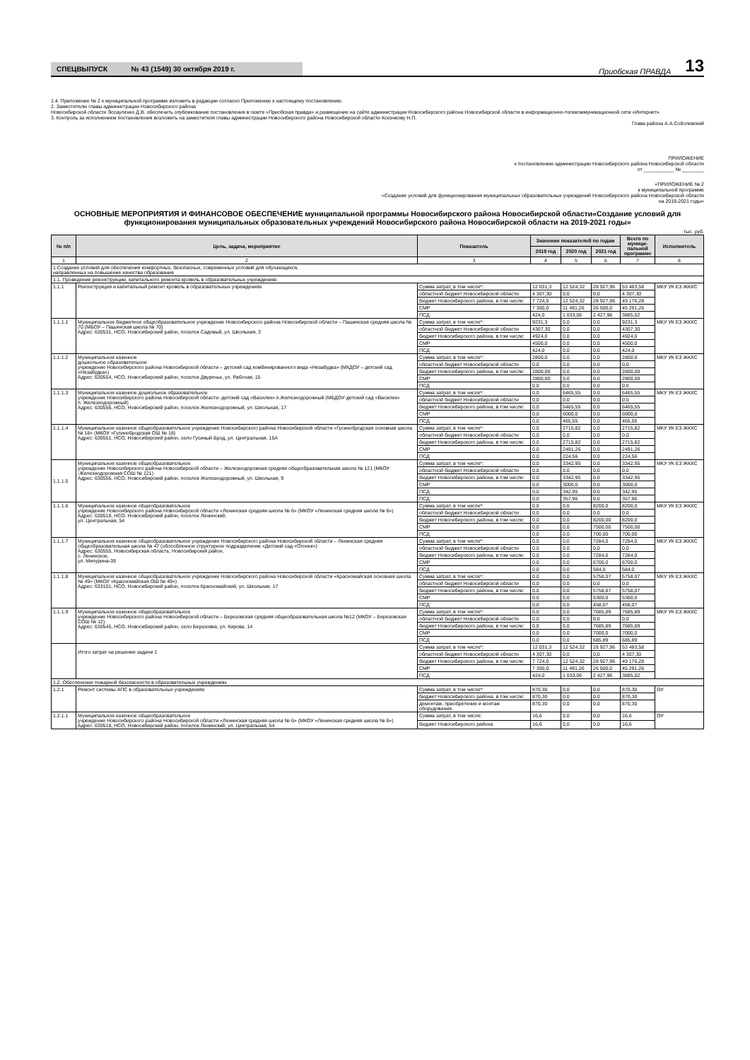СПЕЦВЫПУСК № 43 (1549) 30 октября 2019 г.
Приобская ПРАВДА
13
1.4. Приложение № 2 к муниципальной программе изложить в редакции согласно Приложению к настоящему постановлению.
2. Заместителю главы администрации Новосибирского района
Новосибирской области Эссауленко Д.В. обеспечить опубликование постановления в газете «Приобская правда» и размещение на сайте администрации Новосибирского района Новосибирской области в информационно-телекоммуникационной сети «Интернет».
3. Контроль за исполнением постановления возложить на заместителя главы администрации Новосибирского района Новосибирской области Косенкову Н.П.
Глава района А.А.Соболевский
ПРИЛОЖЕНИЕ
к постановлению администрации Новосибирского района Новосибирской области
от ___________ № ________
«ПРИЛОЖЕНИЕ № 2
к муниципальной программе
«Создание условий для функционирования муниципальных образовательных учреждений Новосибирского района Новосибирской области
на 2019-2021 годы»
ОСНОВНЫЕ МЕРОПРИЯТИЯ И ФИНАНСОВОЕ ОБЕСПЕЧЕНИЕ муниципальной программы Новосибирского района Новосибирской области«Создание условий для функционирования муниципальных образовательных учреждений Новосибирского района Новосибирской области на 2019-2021 годы»
тыс. руб.
| № п/п | Цель, задача, мероприятие | Показатель | Значения показателей по годам | | | Всего по муници-пальной программе | Исполнитель |
| --- | --- | --- | --- | --- | --- | --- | --- |
| | | | 2019 год | 2020 год | 2021 год | | |
| 1 | 2 | 3 | 4 | 5 | 6 | 7 | 8 |
| 1.Создание условий для обеспечения комфортных, безопасных, современных условий для обучающихся, направленных на повышение качества образования | | | | | | | |
| 1.1. Проведение реконструкции, капитального ремонта кровель в образовательных учреждениях | | | | | | | |
| 1.1.1 | Реконструкция и капитальный ремонт кровель в образовательных учреждениях | Сумма затрат, в том числе*: | 12 031,3 | 12 524,32 | 28 927,96 | 53 483,58 | МКУ УК ЕЗ ЖКХС |
| | | областной бюджет Новосибирской области | 4 307,30 | 0,0 | 0,0 | 4 307,30 | |
| | | бюджет Новосибирского района, в том числе: | 7 724,0 | 12 524,32 | 28 927,96 | 49 176,28 | |
| | | СМР | 7 300,0 | 11 491,26 | 26 500,0 | 45 291,26 | |
| | | ПСД | 424,0 | 1 033,06 | 2 427,96 | 3885,02 | |
| 1.1.1.1 | Муниципальное бюджетное общеобразовательное учреждение Новосибирского района Новосибирской области – Пашинская средняя школа № 70 (МБОУ – Пашинская школа № 70) Адрес: 630531, НСО, Новосибирский район, поселок Садовый, ул. Школьная, 3 | Сумма затрат, в том числе*: | 9231,3 | 0,0 | 0,0 | 9231,3 | МКУ УК ЕЗ ЖКХС |
| | | областной бюджет Новосибирской области | 4307,30 | 0,0 | 0,0 | 4307,30 | |
| | | бюджет Новосибирского района, в том числе: | 4924,0 | 0,0 | 0,0 | 4924,0 | |
| | | СМР | 4500,0 | 0,0 | 0,0 | 4500,0 | |
| | | ПСД | 424,0 | 0,0 | 0,0 | 424,0 | |
| 1.1.1.2 | Муниципальное казенное дошкольное образовательное учреждение Новосибирского района Новосибирской области – детский сад комбинированного вида «Незабудка» (МКДОУ – детский сад «Незабудка») Адрес: 630554, НСО, Новосибирский район, поселок Двуречье, ул. Рабочая, 15 | Сумма затрат, в том числе*: | 2800,0 | 0,0 | 0,0 | 2800,0 | МКУ УК ЕЗ ЖКХС |
| | | областной бюджет Новосибирской области | 0,0 | 0,0 | 0,0 | 0,0 | |
| | | бюджет Новосибирского района, в том числе: | 2800,00 | 0,0 | 0,0 | 2800,00 | |
| | | СМР | 2800,00 | 0,0 | 0,0 | 2800,00 | |
| | | ПСД | 0,0 | 0,0 | 0,0 | 0,0 | |
| 1.1.1.3 | Муниципальное казенное дошкольное образовательное учреждение Новосибирского района Новосибирской области -детский сад «Василек» п.Железнодорожный (МБДОУ-детский сад «Василек» п. Железнодорожный) Адрес: 630556, НСО, Новосибирский район, поселок Железнодорожный, ул. Школьная, 17 | Сумма затрат, в том числе*: | 0,0 | 6465,55 | 0,0 | 6465,55 | МКУ УК ЕЗ ЖКХС |
| | | областной бюджет Новосибирской области | 0,0 | 0,0 | 0,0 | 0,0 | |
| | | бюджет Новосибирского района, в том числе: | 0,0 | 6465,55 | 0,0 | 6465,55 | |
| | | СМР | 0,0 | 6000,0 | 0,0 | 6000,0 | |
| | | ПСД | 0,0 | 465,55 | 0,0 | 465,55 | |
| 1.1.1.4 | Муниципальное казенное общеобразовательное учреждение Новосибирского района Новосибирской области «Гусинобродская основная школа № 18» (МКОУ «Гусинобродская ОШ № 18) Адрес: 630551, НСО, Новосибирский район, село Гусиный Брод, ул. Центральная, 15А | Сумма затрат, в том числе*: | 0,0 | 2715,82 | 0,0 | 2715,82 | МКУ УК ЕЗ ЖКХС |
| | | областной бюджет Новосибирской области | 0,0 | 0,0 | 0,0 | 0,0 | |
| | | бюджет Новосибирского района, в том числе: | 0,0 | 2715,82 | 0,0 | 2715,82 | |
| | | СМР | 0,0 | 2491,26 | 0,0 | 2491,26 | |
| | | ПСД | 0,0 | 224,56 | 0,0 | 224,56 | |
| 1.1.1.5 | Муниципальное казенное общеобразовательное учреждение Новосибирского района Новосибирской области – Железнодорожная средняя общеобразовательная школа № 121 (МКОУ -Железнодорожная СОШ № 121) Адрес: 630556, НСО, Новосибирский район, поселок Железнодорожный, ул. Школьная, 9 | Сумма затрат, в том числе*: | 0,0 | 3342,95 | 0,0 | 3342,95 | МКУ УК ЕЗ ЖКХС |
| | | областной бюджет Новосибирской области | 0,0 | 0,0 | 0,0 | 0,0 | |
| | | бюджет Новосибирского района, в том числе: | 0,0 | 3342,95 | 0,0 | 3342,95 | |
| | | СМР | 0,0 | 3000,0 | 0,0 | 3000,0 | |
| | | ПСД | 0,0 | 342,95 | 0,0 | 342,95 | |
| | | ПСД | 0,0 | 357,96 | 0,0 | 357,96 | |
| 1.1.1.6 | Муниципальное казенное общеобразовательное учреждение Новосибирского района Новосибирской области «Ленинская средняя школа № 6» (МКОУ «Ленинская средняя школа № 6») Адрес: 630518, НСО, Новосибирский район, поселок Ленинский, ул. Центральная, 54 | Сумма затрат, в том числе*: | 0,0 | 0,0 | 8200,0 | 8200,0 | МКУ УК ЕЗ ЖКХС |
| | | областной бюджет Новосибирской области | 0,0 | 0,0 | 0,0 | 0,0 | |
| | | бюджет Новосибирского района, в том числе: | 0,0 | 0,0 | 8200,00 | 8200,0 | |
| | | СМР | 0,0 | 0,0 | 7500,00 | 7500,00 | |
| | | ПСД | 0,0 | 0,0 | 700,00 | 700,00 | |
| 1.1.1.7 | Муниципальное казенное общеобразовательное учреждение Новосибирского района Новосибирской области – Ленинская средняя общеобразовательная школа № 47 (обособленное структурное подразделение «Детский сад «Огонек») Адрес: 630555, Новосибирская область, Новосибирский район, с. Ленинское, ул. Мичурина-39 | Сумма затрат, в том числе*: | 0,0 | 0,0 | 7284,0 | 7284,0 | МКУ УК ЕЗ ЖКХС |
| | | областной бюджет Новосибирской области | 0,0 | 0,0 | 0,0 | 0,0 | |
| | | бюджет Новосибирского района, в том числе: | 0,0 | 0,0 | 7284,0 | 7284,0 | |
| | | СМР | 0,0 | 0,0 | 6700,0 | 6700,0 | |
| | | ПСД | 0,0 | 0,0 | 584,0 | 584,0 | |
| 1.1.1.8 | Муниципальное казенное общеобразовательное учреждение Новосибирского района Новосибирской области «Красномайская основная школа № 49» (МКОУ «Красномайская ОШ № 49») Адрес: 633101, НСО, Новосибирский район, поселок Красномайский, ул. Школьная, 17 | Сумма затрат, в том числе*: | 0,0 | 0,0 | 5758,07 | 5758,07 | МКУ УК ЕЗ ЖКХС |
| | | областной бюджет Новосибирской области | 0,0 | 0,0 | 0,0 | 0,0 | |
| | | бюджет Новосибирского района, в том числе: | 0,0 | 0,0 | 5758,07 | 5758,07 | |
| | | СМР | 0,0 | 0,0 | 5300,0 | 5300,0 | |
| | | ПСД | 0,0 | 0,0 | 458,07 | 458,07 | |
| 1.1.1.9 | Муниципальное казенное общеобразовательное учреждение Новосибирского района Новосибирской области – Березовская средняя общеобразовательная школа №12 (МКОУ – Березовская СОШ № 12) Адрес: 630545, НСО, Новосибирский район, село Березовка, ул. Кирова, 14 | Сумма затрат, в том числе*: | 0,0 | 0,0 | 7685,89 | 7685,89 | МКУ УК ЕЗ ЖКХС |
| | | областной бюджет Новосибирской области | 0,0 | 0,0 | 0,0 | 0,0 | |
| | | бюджет Новосибирского района, в том числе: | 0,0 | 0,0 | 7685,89 | 7685,89 | |
| | | СМР | 0,0 | 0,0 | 7000,0 | 7000,0 | |
| | | ПСД | 0,0 | 0,0 | 685,89 | 685,89 | |
| | Итого затрат на решение задачи 1 | Сумма затрат, в том числе*: | 12 031,3 | 12 524,32 | 28 927,96 | 53 483,58 | |
| | | областной бюджет Новосибирской области | 4 307,30 | 0,0 | 0,0 | 4 307,30 | |
| | | бюджет Новосибирского района, в том числе: | 7 724,0 | 12 524,32 | 28 927,96 | 49 176,28 | |
| | | СМР | 7 300,0 | 11 491,26 | 26 500,0 | 45 291,26 | |
| | | ПСД | 424,0 | 1 033,06 | 2 427,96 | 3885,02 | |
| 1.2. Обеспечение пожарной безопасности в образовательных учреждениях | | | | | | | |
| 1.2.1 | Ремонт системы АПС в образовательных учреждениях | Сумма затрат, в том числе*: | 870,30 | 0,0 | 0,0 | 870,30 | ОУ |
| | | бюджет Новосибирского района, в том числе: | 870,30 | 0,0 | 0,0 | 870,30 | |
| | | демонтаж, приобретение и монтаж оборудования | 870,30 | 0,0 | 0,0 | 870,30 | |
| 1.2.1.1 | Муниципальное казенное общеобразовательное учреждение Новосибирского района Новосибирской области «Ленинская средняя школа № 6» (МКОУ «Ленинская средняя школа № 6») Адрес: 630518, НСО, Новосибирский район, поселок Ленинский, ул. Центральная, 54 | Сумма затрат, в том числе: | 16,6 | 0,0 | 0,0 | 16,6 | ОУ |
| | | бюджет Новосибирского района | 16,6 | 0,0 | 0,0 | 16,6 | |